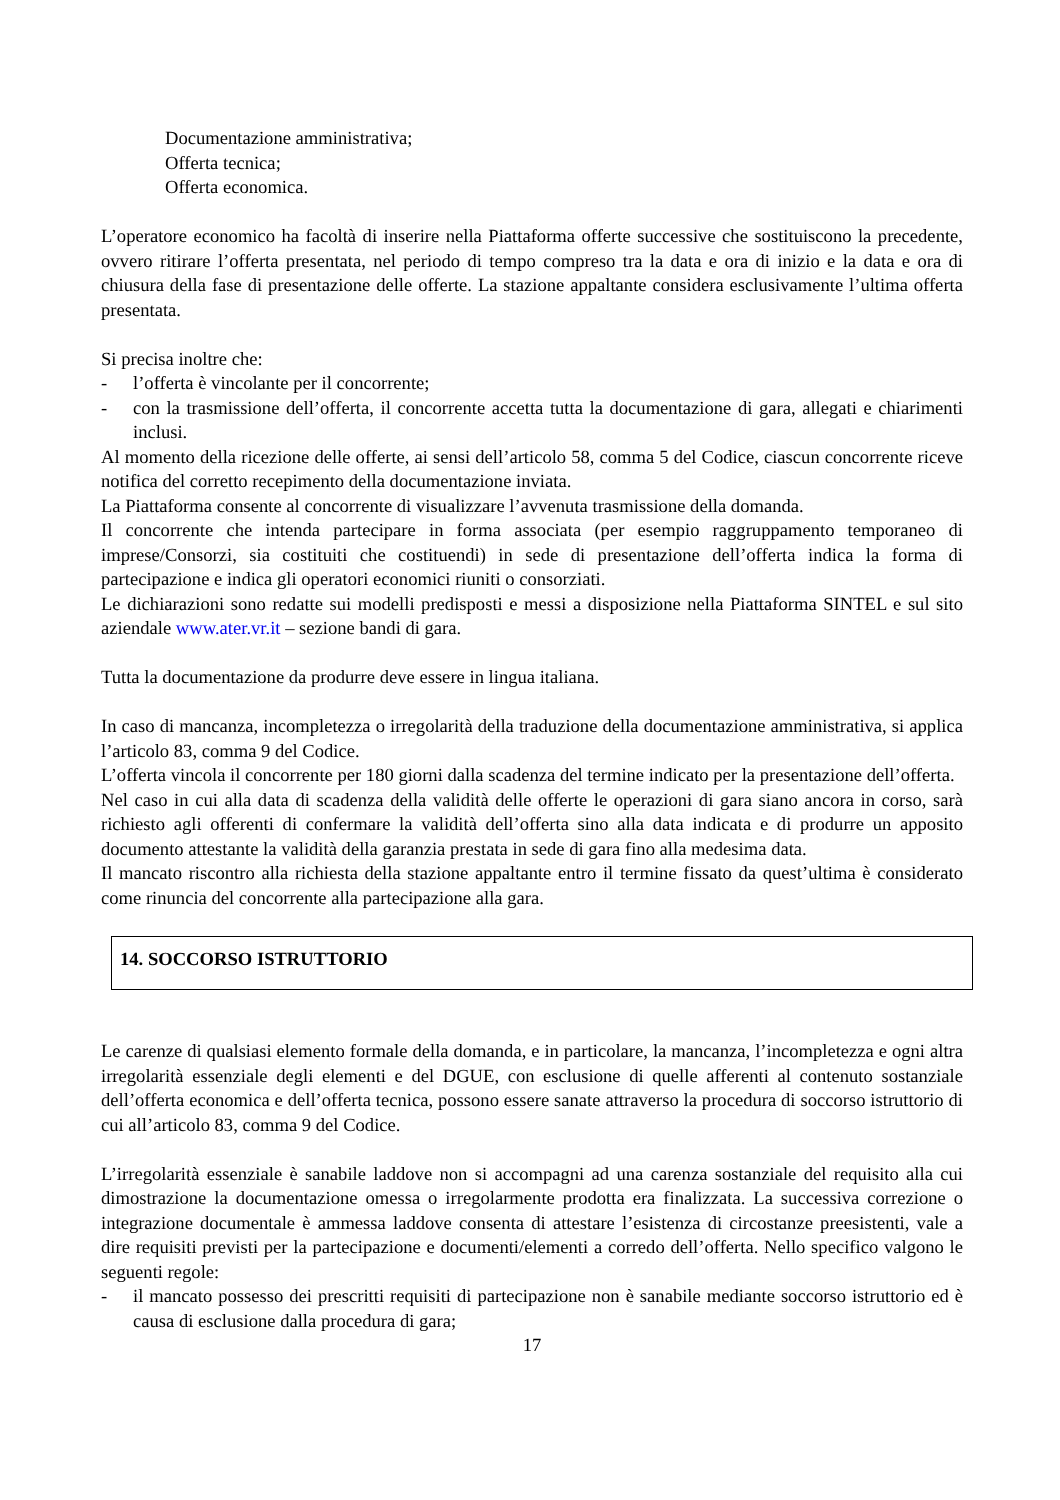Documentazione amministrativa;
Offerta tecnica;
Offerta economica.
L’operatore economico ha facoltà di inserire nella Piattaforma offerte successive che sostituiscono la precedente, ovvero ritirare l’offerta presentata, nel periodo di tempo compreso tra la data e ora di inizio e la data e ora di chiusura della fase di presentazione delle offerte. La stazione appaltante considera esclusivamente l’ultima offerta presentata.
Si precisa inoltre che:
- l’offerta è vincolante per il concorrente;
- con la trasmissione dell’offerta, il concorrente accetta tutta la documentazione di gara, allegati e chiarimenti inclusi.
Al momento della ricezione delle offerte, ai sensi dell’articolo 58, comma 5 del Codice, ciascun concorrente riceve notifica del corretto recepimento della documentazione inviata.
La Piattaforma consente al concorrente di visualizzare l’avvenuta trasmissione della domanda.
Il concorrente che intenda partecipare in forma associata (per esempio raggruppamento temporaneo di imprese/Consorzi, sia costituiti che costituendi) in sede di presentazione dell’offerta indica la forma di partecipazione e indica gli operatori economici riuniti o consorziati.
Le dichiarazioni sono redatte sui modelli predisposti e messi a disposizione nella Piattaforma SINTEL e sul sito aziendale www.ater.vr.it – sezione bandi di gara.
Tutta la documentazione da produrre deve essere in lingua italiana.
In caso di mancanza, incompletezza o irregolarità della traduzione della documentazione amministrativa, si applica l’articolo 83, comma 9 del Codice.
L’offerta vincola il concorrente per 180 giorni dalla scadenza del termine indicato per la presentazione dell’offerta.
Nel caso in cui alla data di scadenza della validità delle offerte le operazioni di gara siano ancora in corso, sarà richiesto agli offerenti di confermare la validità dell’offerta sino alla data indicata e di produrre un apposito documento attestante la validità della garanzia prestata in sede di gara fino alla medesima data.
Il mancato riscontro alla richiesta della stazione appaltante entro il termine fissato da quest’ultima è considerato come rinuncia del concorrente alla partecipazione alla gara.
14. SOCCORSO ISTRUTTORIO
Le carenze di qualsiasi elemento formale della domanda, e in particolare, la mancanza, l’incompletezza e ogni altra irregolarità essenziale degli elementi e del DGUE, con esclusione di quelle afferenti al contenuto sostanziale dell’offerta economica e dell’offerta tecnica, possono essere sanate attraverso la procedura di soccorso istruttorio di cui all’articolo 83, comma 9 del Codice.
L’irregolarità essenziale è sanabile laddove non si accompagni ad una carenza sostanziale del requisito alla cui dimostrazione la documentazione omessa o irregolarmente prodotta era finalizzata. La successiva correzione o integrazione documentale è ammessa laddove consenta di attestare l’esistenza di circostanze preesistenti, vale a dire requisiti previsti per la partecipazione e documenti/elementi a corredo dell’offerta. Nello specifico valgono le seguenti regole:
- il mancato possesso dei prescritti requisiti di partecipazione non è sanabile mediante soccorso istruttorio ed è causa di esclusione dalla procedura di gara;
17